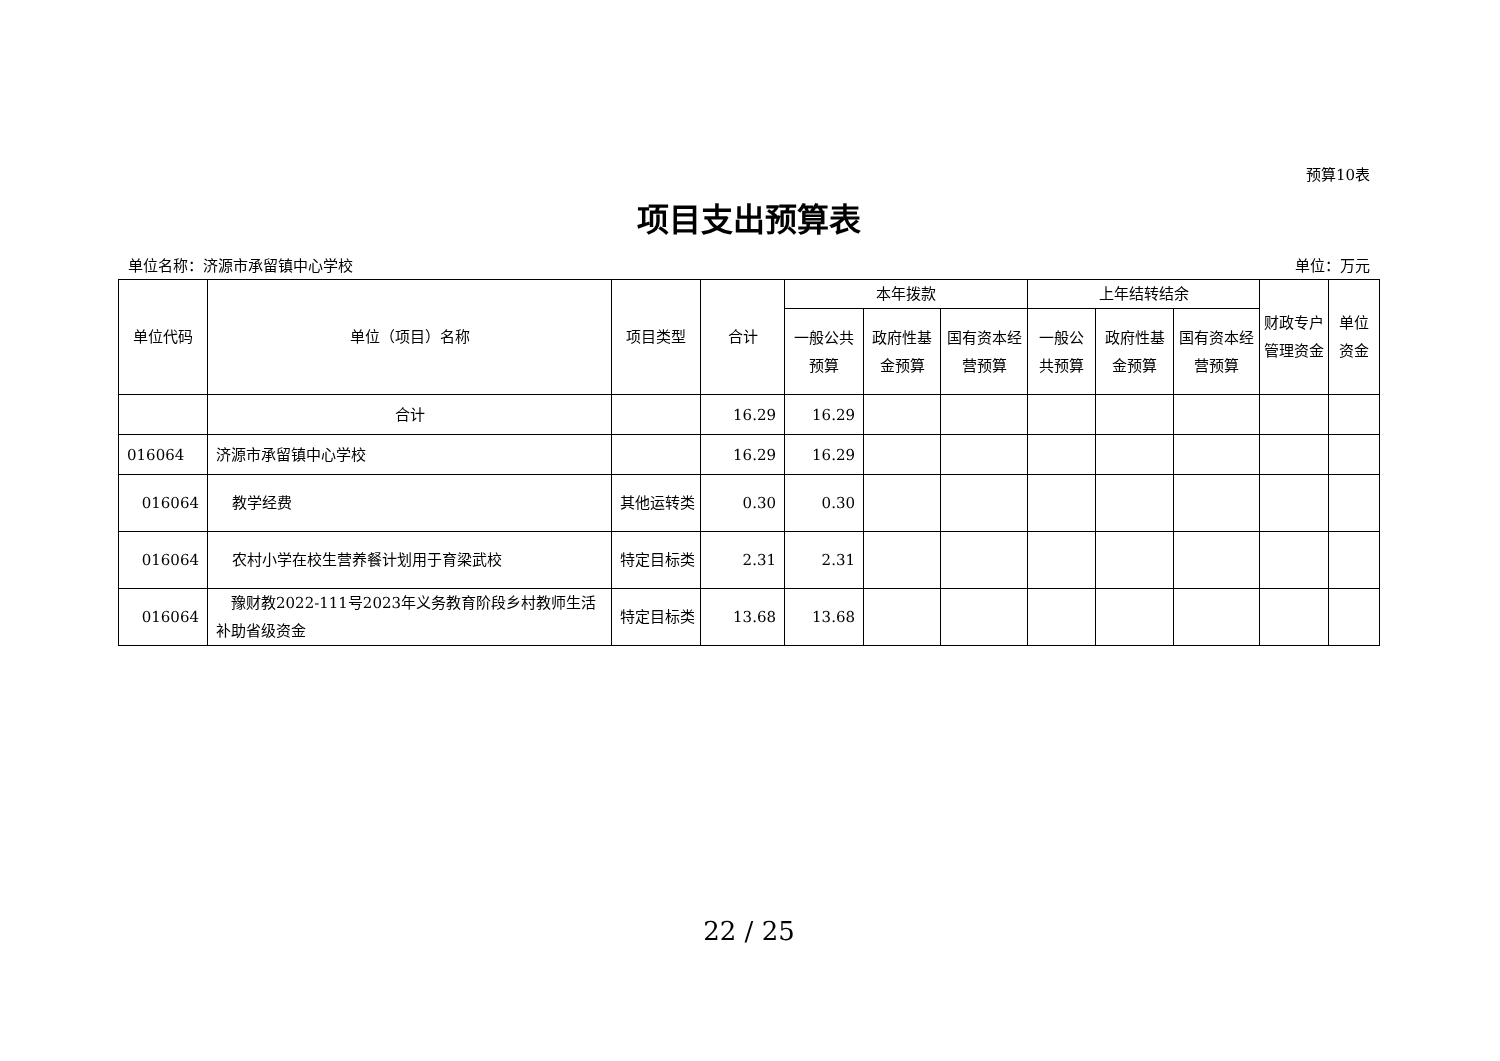预算10表
项目支出预算表
单位名称：济源市承留镇中心学校 单位：万元
| 单位代码 | 单位（项目）名称 | 项目类型 | 合计 | 本年拨款 | | | 上年结转结余 | | | 财政专户管理资金 | 单位资金 |
| --- | --- | --- | --- | --- | --- | --- | --- | --- | --- | --- | --- |
| | | | | 一般公共预算 | 政府性基金预算 | 国有资本经营预算 | 一般公共预算 | 政府性基金预算 | 国有资本经营预算 | | |
| | 合计 | | 16.29 | 16.29 | | | | | | | |
| 016064 | 济源市承留镇中心学校 | | 16.29 | 16.29 | | | | | | | |
| 016064 | 教学经费 | 其他运转类 | 0.30 | 0.30 | | | | | | | |
| 016064 | 农村小学在校生营养餐计划用于育梁武校 | 特定目标类 | 2.31 | 2.31 | | | | | | | |
| 016064 | 豫财教2022-111号2023年义务教育阶段乡村教师生活补助省级资金 | 特定目标类 | 13.68 | 13.68 | | | | | | | |
22 / 25